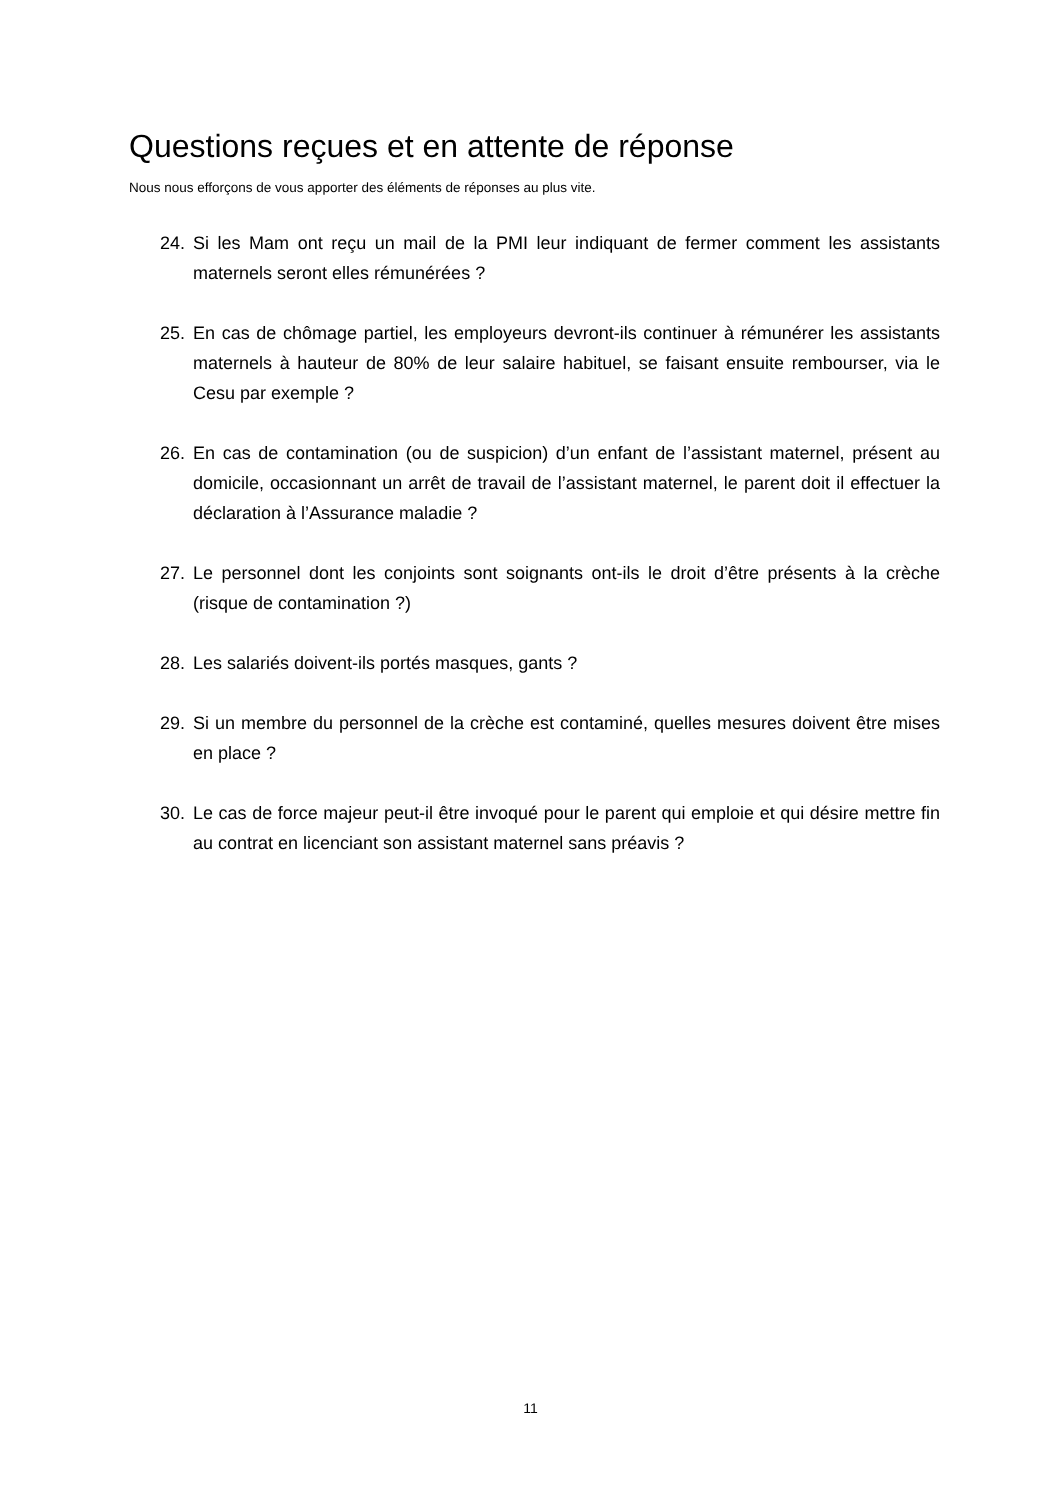Questions reçues et en attente de réponse
Nous nous efforçons de vous apporter des éléments de réponses au plus vite.
24. Si les Mam ont reçu un mail de la PMI leur indiquant de fermer comment les assistants maternels seront elles rémunérées ?
25. En cas de chômage partiel, les employeurs devront-ils continuer à rémunérer les assistants maternels à hauteur de 80% de leur salaire habituel, se faisant ensuite rembourser, via le Cesu par exemple ?
26. En cas de contamination (ou de suspicion) d’un enfant de l’assistant maternel, présent au domicile, occasionnant un arrêt de travail de l’assistant maternel, le parent doit il effectuer la déclaration à l’Assurance maladie ?
27. Le personnel dont les conjoints sont soignants ont-ils le droit d’être présents à la crèche (risque de contamination ?)
28. Les salariés doivent-ils portés masques, gants ?
29. Si un membre du personnel de la crèche est contaminé, quelles mesures doivent être mises en place ?
30. Le cas de force majeur peut-il être invoqué pour le parent qui emploie et qui désire mettre fin au contrat en licenciant son assistant maternel sans préavis ?
11